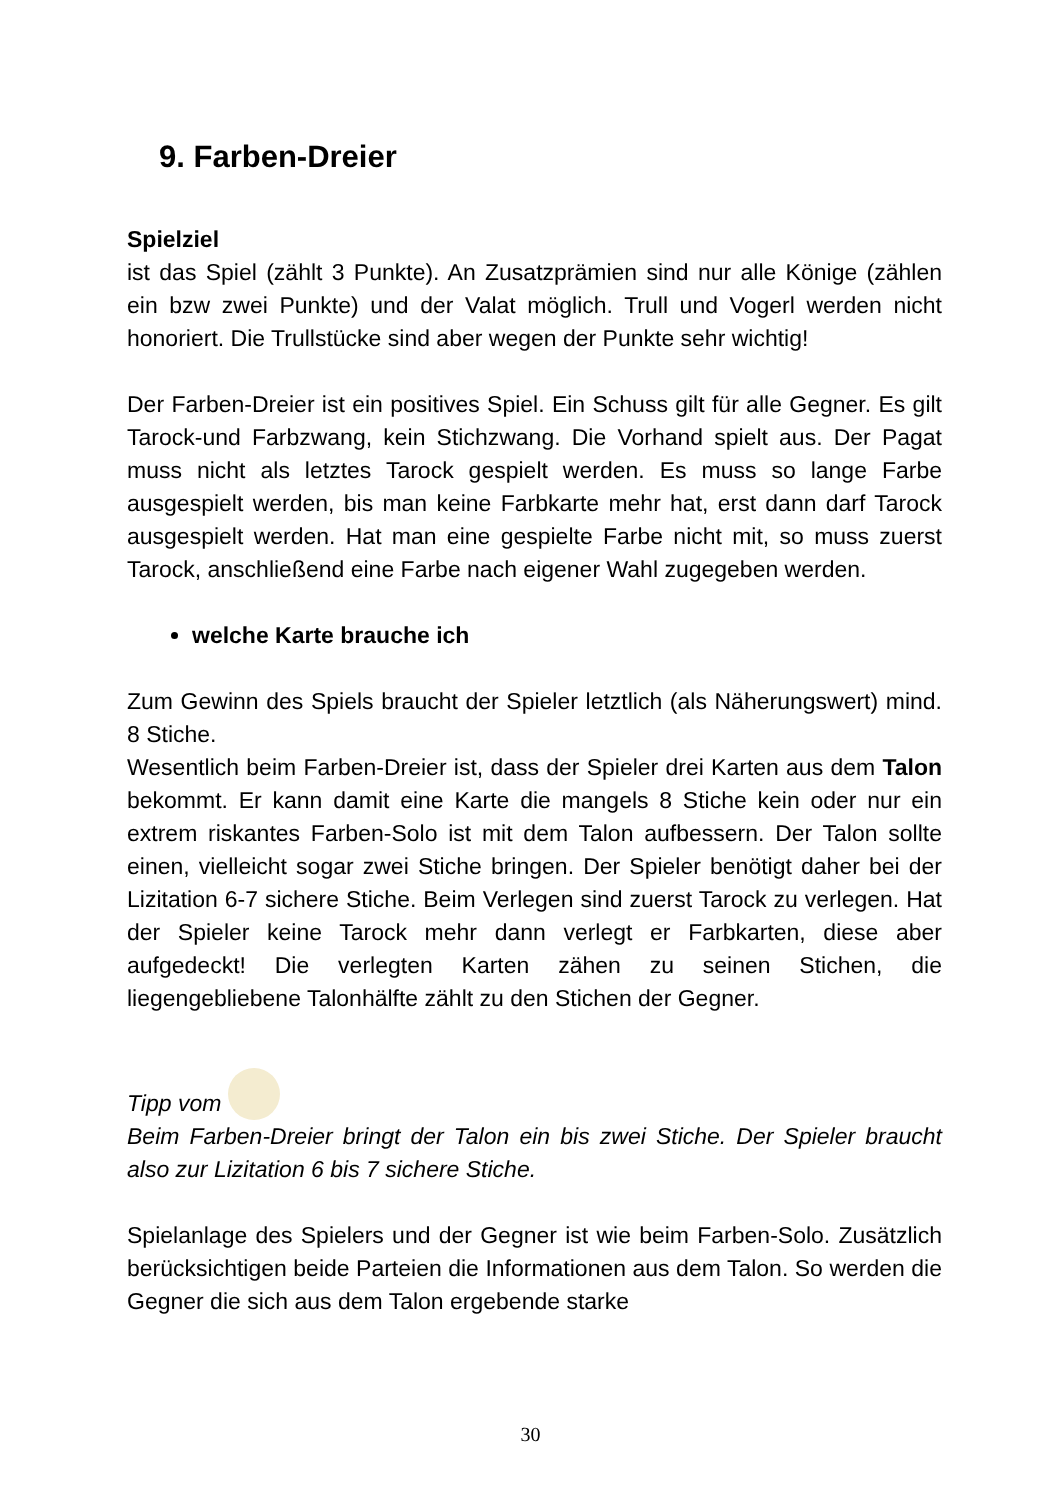9. Farben-Dreier
Spielziel
ist das Spiel (zählt 3 Punkte). An Zusatzprämien sind nur alle Könige (zählen ein bzw zwei Punkte) und der Valat möglich. Trull und Vogerl werden nicht honoriert. Die Trullstücke sind aber wegen der Punkte sehr wichtig!
Der Farben-Dreier ist ein positives Spiel. Ein Schuss gilt für alle Gegner. Es gilt Tarock-und Farbzwang, kein Stichzwang. Die Vorhand spielt aus. Der Pagat muss nicht als letztes Tarock gespielt werden. Es muss so lange Farbe ausgespielt werden, bis man keine Farbkarte mehr hat, erst dann darf Tarock ausgespielt werden. Hat man eine gespielte Farbe nicht mit, so muss zuerst Tarock, anschließend eine Farbe nach eigener Wahl zugegeben werden.
welche Karte brauche ich
Zum Gewinn des Spiels braucht der Spieler letztlich (als Näherungswert) mind. 8 Stiche.
Wesentlich beim Farben-Dreier ist, dass der Spieler drei Karten aus dem Talon bekommt. Er kann damit eine Karte die mangels 8 Stiche kein oder nur ein extrem riskantes Farben-Solo ist mit dem Talon aufbessern. Der Talon sollte einen, vielleicht sogar zwei Stiche bringen. Der Spieler benötigt daher bei der Lizitation 6-7 sichere Stiche. Beim Verlegen sind zuerst Tarock zu verlegen. Hat der Spieler keine Tarock mehr dann verlegt er Farbkarten, diese aber aufgedeckt! Die verlegten Karten zähen zu seinen Stichen, die liegengebliebene Talonhälfte zählt zu den Stichen der Gegner.
Tipp vom
Beim Farben-Dreier bringt der Talon ein bis zwei Stiche. Der Spieler braucht also zur Lizitation 6 bis 7 sichere Stiche.
Spielanlage des Spielers und der Gegner ist wie beim Farben-Solo. Zusätzlich berücksichtigen beide Parteien die Informationen aus dem Talon. So werden die Gegner die sich aus dem Talon ergebende starke
30